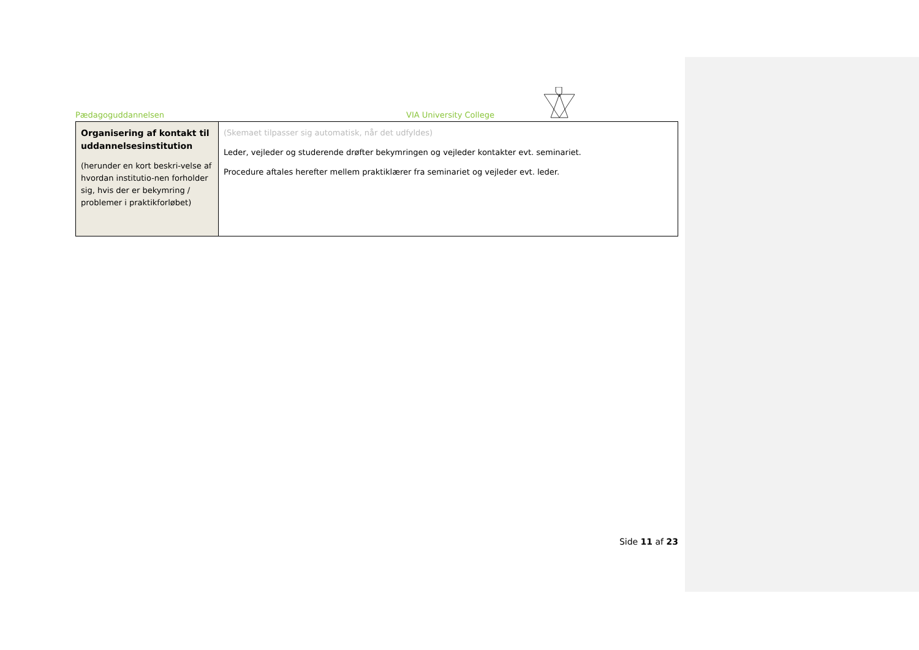Pædagoguddannelsen VIA University College
| Organisering af kontakt til uddannelsesinstitution (herunder en kort beskri-velse af hvordan institutio-nen forholder sig, hvis der er bekymring / problemer i praktikforløbet) | (Skemaet tilpasser sig automatisk, når det udfyldes) Leder, vejleder og studerende drøfter bekymringen og vejleder kontakter evt. seminariet. Procedure aftales herefter mellem praktiklærer fra seminariet og vejleder evt. leder. |
Side 11 af 23